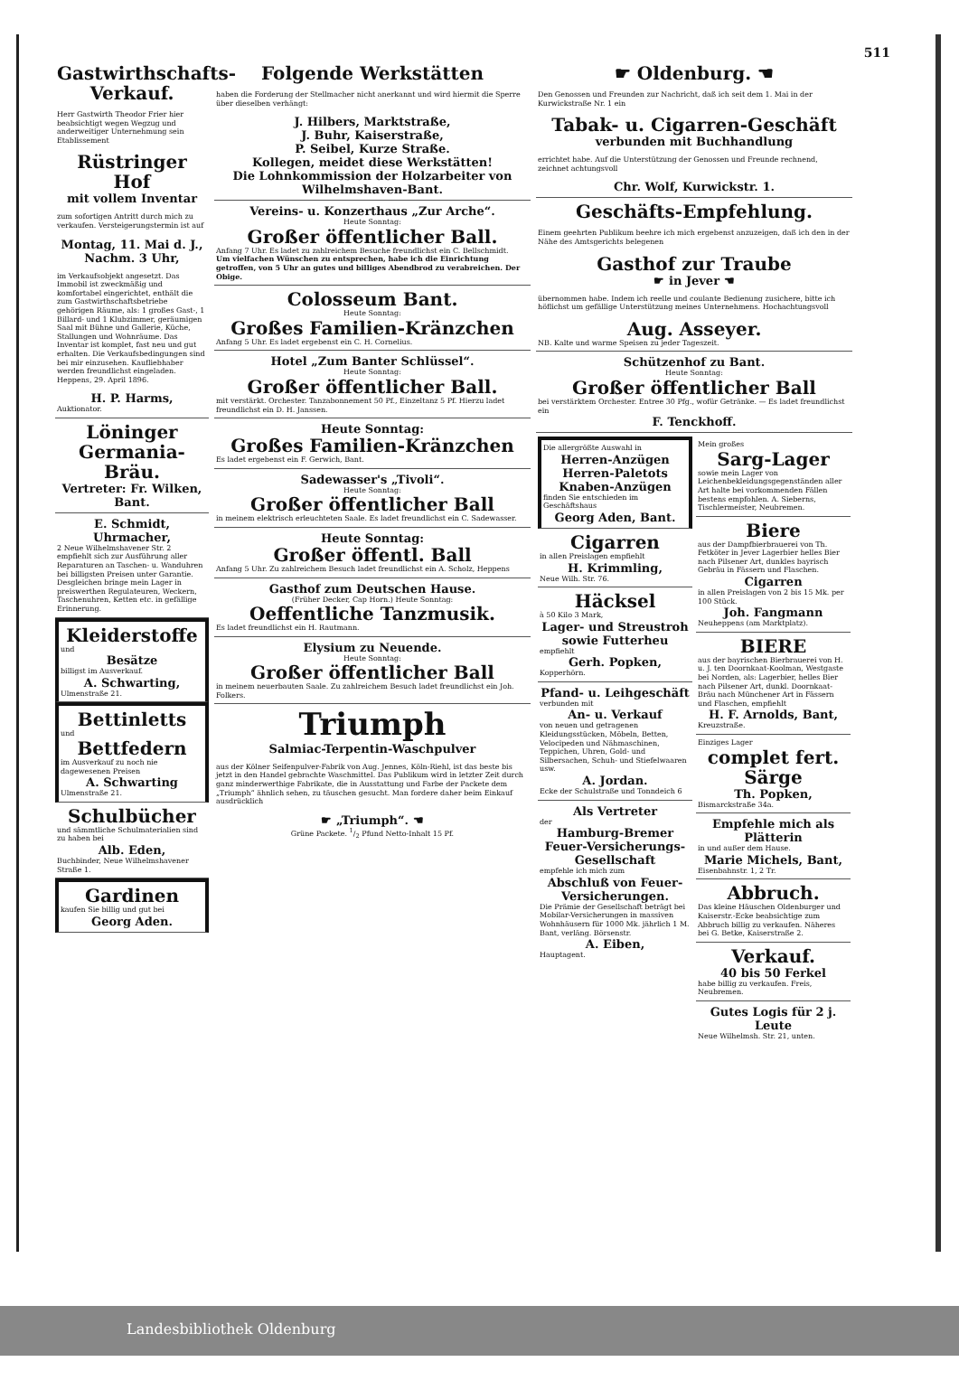511
Gastwirthschafts-Verkauf.
Herr Gastwirth Theodor Frier hier beabsichtigt wegen Wegzug und anderweitiger Unternehmung sein Etablissement
Rüstringer Hof
mit vollem Inventar
zum sofortigen Antritt durch mich zu verkaufen. Versteigerungstermin ist auf
Montag, 11. Mai d. J., Nachm. 3 Uhr,
im Verkaufsobjekt angesetzt. Das Immobil ist zweckmäßig und komfortabel eingerichtet, enthält die zum Gastwirthschaftsbetriebe gehörigen Räume, als: 1 großes Gast-, 1 Billard- und 1 Klubzimmer, geräumigen Saal mit Bühne und Gallerie, Küche, Stallungen und Wohnräume. Das Inventar ist komplet, fast neu und gut erhalten. Die Verkaufsbedingungen sind bei mir einzusehen. Kaufliebhaber werden freundlichst eingeladen. Heppens, 29. April 1896.
H. P. Harms,
Auktionator.
Löninger Germania-Bräu.
Vertreter: Fr. Wilken, Bant.
E. Schmidt, Uhrmacher,
2 Neue Wilhelmshavener Str. 2 empfiehlt sich zur Ausführung aller Reparaturen an Taschen- u. Wanduhren bei billigsten Preisen unter Garantie. Desgleichen bringe mein Lager in preiswerthen Regulateuren, Weckern, Taschenuhren, Ketten etc. in gefällige Erinnerung.
Kleiderstoffe
und
Besätze
billigst im Ausverkauf.
A. Schwarting,
Ulmenstraße 21.
Bettinletts
und
Bettfedern
im Ausverkauf zu noch nie dagewesenen Preisen
A. Schwarting
Ulmenstraße 21.
Schulbücher
und sämmtliche Schulmaterialien sind zu haben bei
Alb. Eden,
Buchbinder, Neue Wilhelmshavener Straße 1.
Gardinen
kaufen Sie billig und gut bei
Georg Aden.
Folgende Werkstätten
haben die Forderung der Stellmacher nicht anerkannt und wird hiermit die Sperre über dieselben verhängt:
J. Hilbers, Marktstraße,
J. Buhr, Kaiserstraße,
P. Seibel, Kurze Straße.
Kollegen, meidet diese Werkstätten!
Die Lohnkommission der Holzarbeiter von Wilhelmshaven-Bant.
Vereins- u. Konzerthaus „Zur Arche“.
Heute Sonntag:
Großer öffentlicher Ball.
Anfang 7 Uhr. Es ladet zu zahlreichem Besuche freundlichst ein C. Bellschmidt.
Um vielfachen Wünschen zu entsprechen, habe ich die Einrichtung getroffen, von 5 Uhr an gutes und billiges Abendbrod zu verabreichen. Der Obige.
Colosseum Bant.
Heute Sonntag:
Großes Familien-Kränzchen
Anfang 5 Uhr. Es ladet ergebenst ein C. H. Cornelius.
Hotel „Zum Banter Schlüssel“.
Heute Sonntag:
Großer öffentlicher Ball.
mit verstärkt. Orchester. Tanzabonnement 50 Pf., Einzeltanz 5 Pf. Hierzu ladet freundlichst ein D. H. Janssen.
Heute Sonntag:
Großes Familien-Kränzchen
Es ladet ergebenst ein F. Gerwich, Bant.
Sadewasser's „Tivoli“.
Heute Sonntag:
Großer öffentlicher Ball
in meinem elektrisch erleuchteten Saale. Es ladet freundlichst ein C. Sadewasser.
Heute Sonntag:
Großer öffentl. Ball
Anfang 5 Uhr. Zu zahlreichem Besuch ladet freundlichst ein A. Scholz, Heppens
Gasthof zum Deutschen Hause.
(Früher Decker, Cap Horn.) Heute Sonntag:
Oeffentliche Tanzmusik.
Es ladet freundlichst ein H. Rautmann.
Elysium zu Neuende.
Heute Sonntag:
Großer öffentlicher Ball
in meinem neuerbauten Saale. Zu zahlreichem Besuch ladet freundlichst ein Joh. Folkers.
Triumph
Salmiac-Terpentin-Waschpulver
aus der Kölner Seifenpulver-Fabrik von Aug. Jennes, Köln-Riehl, ist das beste bis jetzt in den Handel gebrachte Waschmittel. Das Publikum wird in letzter Zeit durch ganz minderwerthige Fabrikate, die in Ausstattung und Farbe der Packete dem „Triumph“ ähnlich sehen, zu täuschen gesucht. Man fordere daher beim Einkauf ausdrücklich
☛ „Triumph“. ☚
Grüne Packete. 1/2 Pfund Netto-Inhalt 15 Pf.
☛ Oldenburg. ☚
Den Genossen und Freunden zur Nachricht, daß ich seit dem 1. Mai in der Kurwickstraße Nr. 1 ein
Tabak- u. Cigarren-Geschäft
verbunden mit Buchhandlung
errichtet habe. Auf die Unterstützung der Genossen und Freunde rechnend, zeichnet achtungsvoll
Chr. Wolf, Kurwickstr. 1.
Geschäfts-Empfehlung.
Einem geehrten Publikum beehre ich mich ergebenst anzuzeigen, daß ich den in der Nähe des Amtsgerichts belegenen
Gasthof zur Traube
☛ in Jever ☚
übernommen habe. Indem ich reelle und coulante Bedienung zusichere, bitte ich höflichst um gefällige Unterstützung meines Unternehmens. Hochachtungsvoll
Aug. Asseyer.
NB. Kalte und warme Speisen zu jeder Tageszeit.
Schützenhof zu Bant.
Heute Sonntag:
Großer öffentlicher Ball
bei verstärktem Orchester. Entree 30 Pfg., wofür Getränke. — Es ladet freundlichst ein
F. Tenckhoff.
Die allergrößte Auswahl in
Herren-Anzügen Herren-Paletots Knaben-Anzügen
finden Sie entschieden im Geschäftshaus
Georg Aden, Bant.
Cigarren
in allen Preislagen empfiehlt
H. Krimmling,
Neue Wilh. Str. 76.
Häcksel
à 50 Kilo 3 Mark,
Lager- und Streustroh sowie Futterheu
empfiehlt
Gerh. Popken,
Kopperhörn.
Pfand- u. Leihgeschäft
verbunden mit
An- u. Verkauf
von neuen und getragenen Kleidungsstücken, Möbeln, Betten, Velocipeden und Nähmaschinen, Teppichen, Uhren, Gold- und Silbersachen, Schuh- und Stiefelwaaren usw.
A. Jordan.
Ecke der Schulstraße und Tonndeich 6
Als Vertreter
der
Hamburg-Bremer Feuer-Versicherungs-Gesellschaft
empfehle ich mich zum
Abschluß von Feuer-Versicherungen.
Die Prämie der Gesellschaft beträgt bei Mobilar-Versicherungen in massiven Wohnhäusern für 1000 Mk. jährlich 1 M. Bant, verläng. Börsenstr.
A. Eiben,
Hauptagent.
Mein großes
Sarg-Lager
sowie mein Lager von Leichenbekleidungsgegenständen aller Art halte bei vorkommenden Fällen bestens empfohlen. A. Sieberns, Tischlermeister, Neubremen.
Biere
aus der Dampfbierbrauerei von Th. Fetköter in Jever Lagerbier helles Bier nach Pilsener Art, dunkles bayrisch Gebräu in Fässern und Flaschen.
Cigarren
in allen Preislagen von 2 bis 15 Mk. per 100 Stück.
Joh. Fangmann
Neuheppens (am Marktplatz).
BIERE
aus der bayrischen Bierbrauerei von H. u. J. ten Doornkaat-Koolman, Westgaste bei Norden, als: Lagerbier, helles Bier nach Pilsener Art, dunkl. Doornkaat-Bräu nach Münchener Art in Fässern und Flaschen, empfiehlt
H. F. Arnolds, Bant,
Kreuzstraße.
Einziges Lager
complet fert. Särge
Th. Popken,
Bismarckstraße 34a.
Empfehle mich als Plätterin
in und außer dem Hause.
Marie Michels, Bant,
Eisenbahnstr. 1, 2 Tr.
Abbruch.
Das kleine Häuschen Oldenburger und Kaiserstr.-Ecke beabsichtige zum Abbruch billig zu verkaufen. Näheres bei G. Betke, Kaiserstraße 2.
Verkauf.
40 bis 50 Ferkel
habe billig zu verkaufen. Freis, Neubremen.
Gutes Logis für 2 j. Leute
Neue Wilhelmsh. Str. 21, unten.
Landesbibliothek Oldenburg